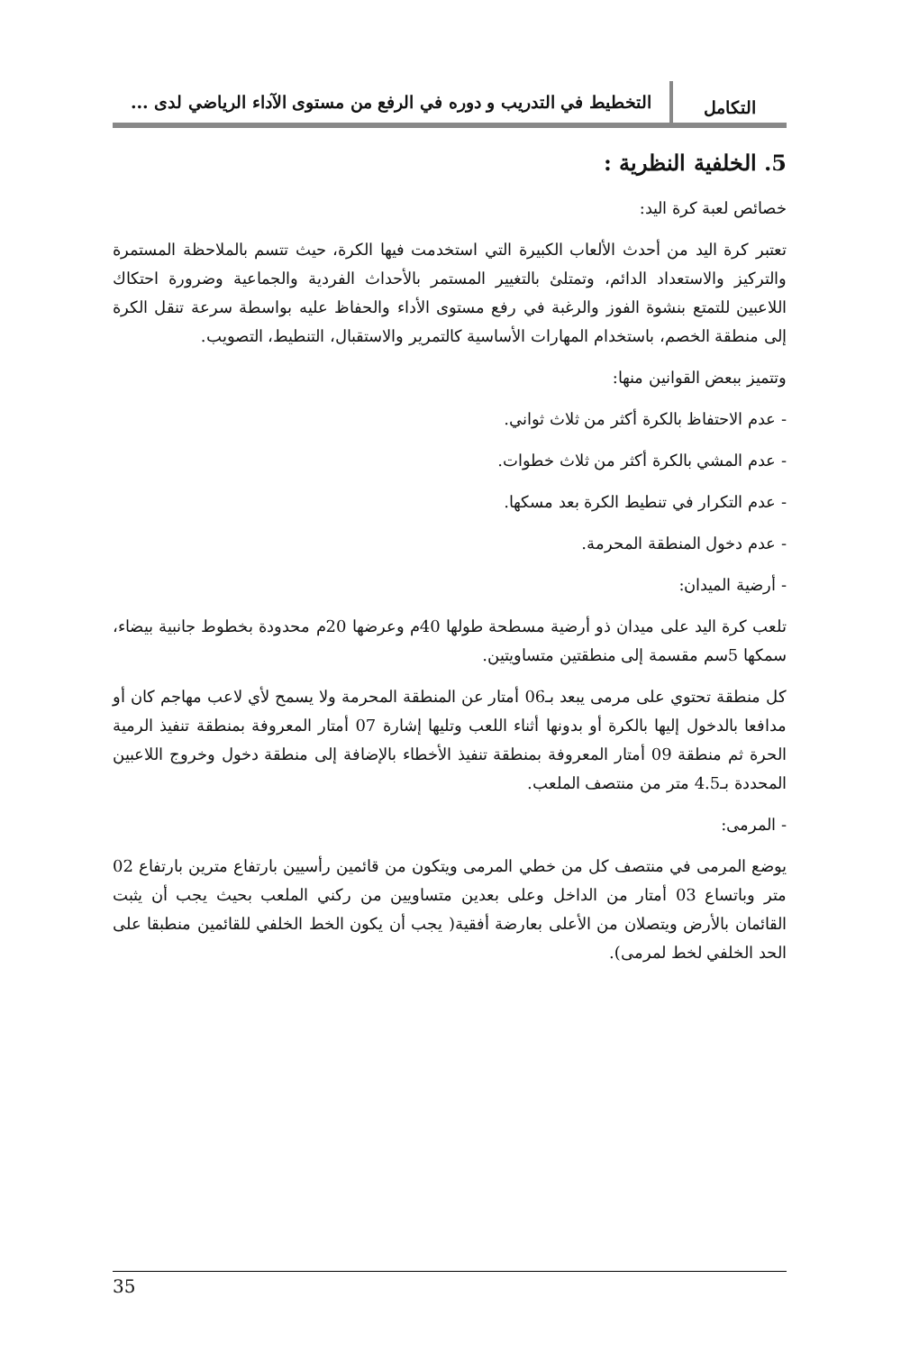التكامل
التخطيط في التدريب و دوره في الرفع من مستوى الآداء الرياضي لدى ...
5. الخلفية النظرية :
خصائص لعبة كرة اليد:
تعتبر كرة اليد من أحدث الألعاب الكبيرة التي استخدمت فيها الكرة، حيث تتسم بالملاحظة المستمرة والتركيز والاستعداد الدائم، وتمتلئ بالتغيير المستمر بالأحداث الفردية والجماعية وضرورة احتكاك اللاعبين للتمتع بنشوة الفوز والرغبة في رفع مستوى الأداء والحفاظ عليه بواسطة سرعة تنقل الكرة إلى منطقة الخصم، باستخدام المهارات الأساسية كالتمرير والاستقبال، التنطيط، التصويب.
وتتميز ببعض القوانين منها:
- عدم الاحتفاظ بالكرة أكثر من ثلاث ثواني.
- عدم المشي بالكرة أكثر من ثلاث خطوات.
- عدم التكرار في تنطيط الكرة بعد مسكها.
- عدم دخول المنطقة المحرمة.
- أرضية الميدان:
تلعب كرة اليد على ميدان ذو أرضية مسطحة طولها 40م وعرضها 20م محدودة بخطوط جانبية بيضاء، سمكها 5سم مقسمة إلى منطقتين متساويتين.
كل منطقة تحتوي على مرمى يبعد بـ06 أمتار عن المنطقة المحرمة ولا يسمح لأي لاعب مهاجم كان أو مدافعا بالدخول إليها بالكرة أو بدونها أثناء اللعب وتليها إشارة 07 أمتار المعروفة بمنطقة تنفيذ الرمية الحرة ثم منطقة 09 أمتار المعروفة بمنطقة تنفيذ الأخطاء بالإضافة إلى منطقة دخول وخروج اللاعبين المحددة بـ4.5 متر من منتصف الملعب.
- المرمى:
يوضع المرمى في منتصف كل من خطي المرمى ويتكون من قائمين رأسيين بارتفاع مترين بارتفاع 02 متر وباتساع 03 أمتار من الداخل وعلى بعدين متساويين من ركني الملعب بحيث يجب أن يثبت القائمان بالأرض ويتصلان من الأعلى بعارضة أفقية( يجب أن يكون الخط الخلفي للقائمين منطبقا على الحد الخلفي لخط لمرمى).
35